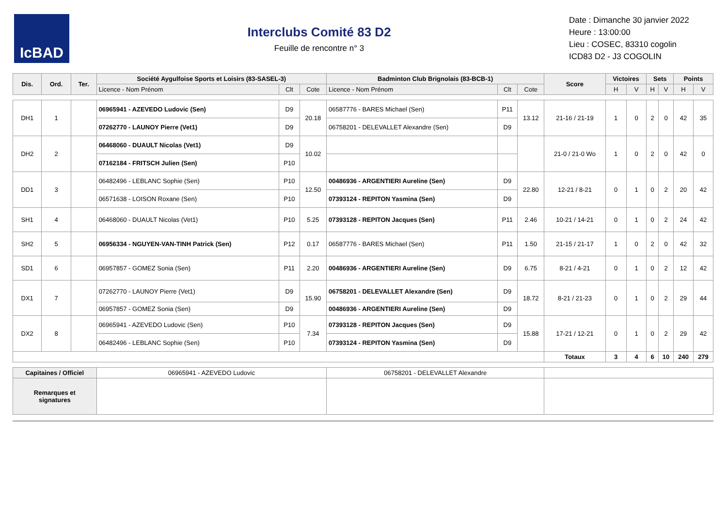IcBAD
Interclubs Comité 83 D2
Feuille de rencontre n° 3
Date : Dimanche 30 janvier 2022
Heure : 13:00:00
Lieu : COSEC, 83310 cogolin
ICD83 D2 - J3 COGOLIN
| Dis. | Ord. | Ter. | Société Aygulfoise Sports et Loisirs (83-SASEL-3) | | | Badminton Club Brignolais (83-BCB-1) | | | Score | Victoires | | Sets | | Points | |
| --- | --- | --- | --- | --- | --- | --- | --- | --- | --- | --- | --- | --- | --- | --- | --- |
| | | | Licence - Nom Prénom | Clt | Cote | Licence - Nom Prénom | Clt | Cote | | H | V | H | V | H | V |
| DH1 | 1 | | 06965941 - AZEVEDO Ludovic (Sen) | D9 | 20.18 | 06587776 - BARES Michael (Sen) | P11 | 13.12 | 21-16 / 21-19 | 1 | 0 | 2 | 0 | 42 | 35 |
| | | | 07262770 - LAUNOY Pierre (Vet1) | D9 | | 06758201 - DELEVALLET Alexandre (Sen) | D9 | | | | | | | | |
| DH2 | 2 | | 06468060 - DUAULT Nicolas (Vet1) | D9 | 10.02 | | | | 21-0 / 21-0 Wo | 1 | 0 | 2 | 0 | 42 | 0 |
| | | | 07162184 - FRITSCH Julien (Sen) | P10 | | | | | | | | | | | |
| DD1 | 3 | | 06482496 - LEBLANC Sophie (Sen) | P10 | 12.50 | 00486936 - ARGENTIERI Aureline (Sen) | D9 | 22.80 | 12-21 / 8-21 | 0 | 1 | 0 | 2 | 20 | 42 |
| | | | 06571638 - LOISON Roxane (Sen) | P10 | | 07393124 - REPITON Yasmina (Sen) | D9 | | | | | | | | |
| SH1 | 4 | | 06468060 - DUAULT Nicolas (Vet1) | P10 | 5.25 | 07393128 - REPITON Jacques (Sen) | P11 | 2.46 | 10-21 / 14-21 | 0 | 1 | 0 | 2 | 24 | 42 |
| SH2 | 5 | | 06956334 - NGUYEN-VAN-TINH Patrick (Sen) | P12 | 0.17 | 06587776 - BARES Michael (Sen) | P11 | 1.50 | 21-15 / 21-17 | 1 | 0 | 2 | 0 | 42 | 32 |
| SD1 | 6 | | 06957857 - GOMEZ Sonia (Sen) | P11 | 2.20 | 00486936 - ARGENTIERI Aureline (Sen) | D9 | 6.75 | 8-21 / 4-21 | 0 | 1 | 0 | 2 | 12 | 42 |
| DX1 | 7 | | 07262770 - LAUNOY Pierre (Vet1) | D9 | 15.90 | 06758201 - DELEVALLET Alexandre (Sen) | D9 | 18.72 | 8-21 / 21-23 | 0 | 1 | 0 | 2 | 29 | 44 |
| | | | 06957857 - GOMEZ Sonia (Sen) | D9 | | 00486936 - ARGENTIERI Aureline (Sen) | D9 | | | | | | | | |
| DX2 | 8 | | 06965941 - AZEVEDO Ludovic (Sen) | P10 | 7.34 | 07393128 - REPITON Jacques (Sen) | D9 | 15.88 | 17-21 / 12-21 | 0 | 1 | 0 | 2 | 29 | 42 |
| | | | 06482496 - LEBLANC Sophie (Sen) | P10 | | 07393124 - REPITON Yasmina (Sen) | D9 | | | | | | | | |
| | | | | | | | | | Totaux | 3 | 4 | 6 | 10 | 240 | 279 |
| Capitaines / Officiel | | | 06965941 - AZEVEDO Ludovic | | | 06758201 - DELEVALLET Alexandre | | | | | | | | | |
| Remarques et signatures | | | | | | | | | | | | | | | |